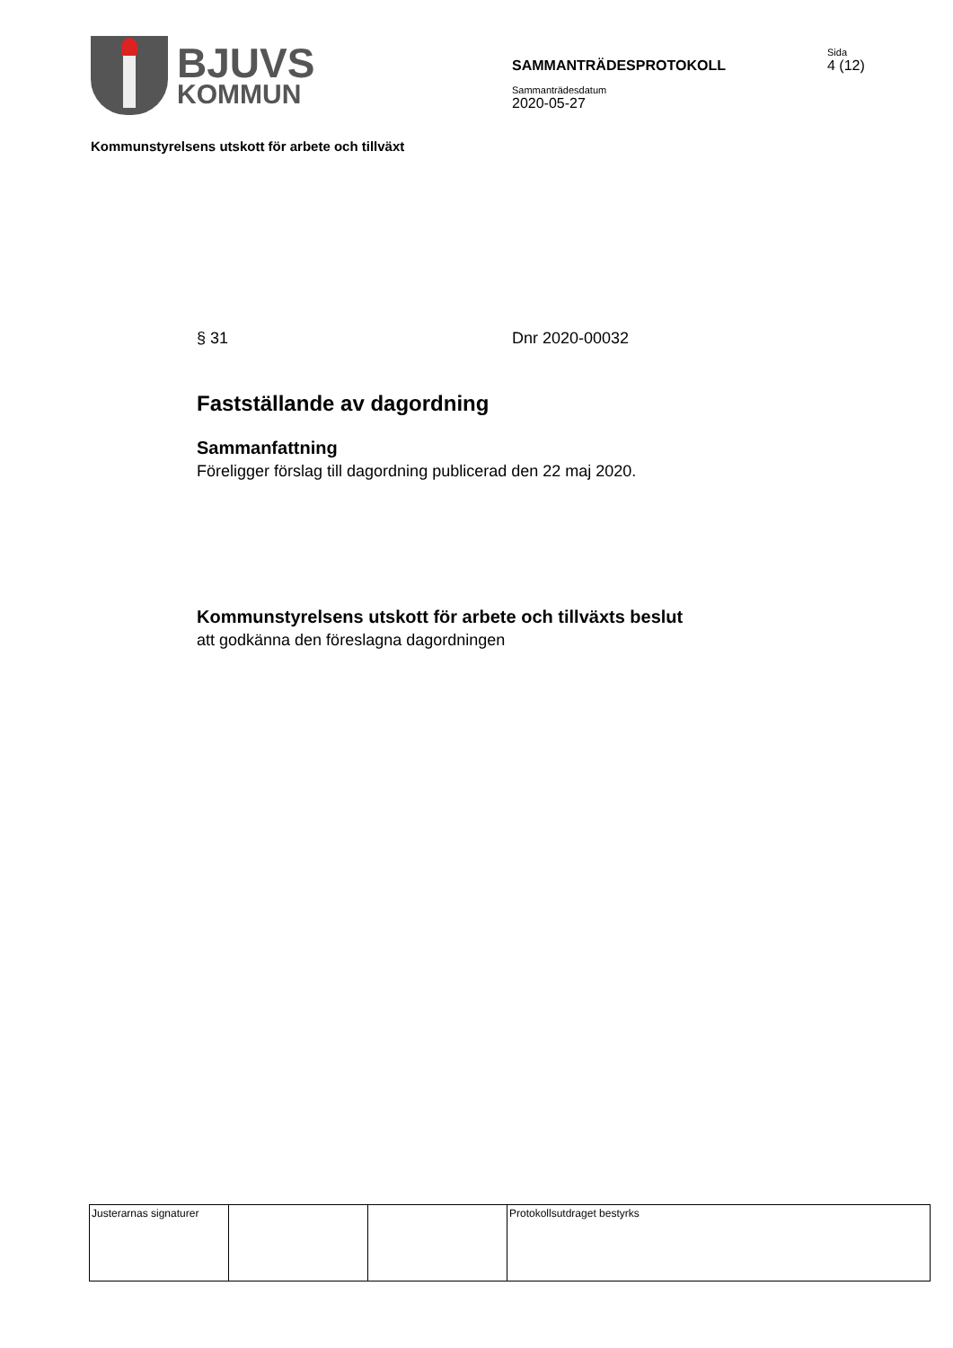BJUVS
KOMMUN
SAMMANTRÄDESPROTOKOLL
Sammanträdesdatum
2020-05-27
Sida
4 (12)
Kommunstyrelsens utskott för arbete och tillväxt
§ 31 Dnr 2020-00032
Fastställande av dagordning
Sammanfattning
Föreligger förslag till dagordning publicerad den 22 maj 2020.
Kommunstyrelsens utskott för arbete och tillväxts beslut
att godkänna den föreslagna dagordningen
| Justerarnas signaturer | | | Protokollsutdraget bestyrks |